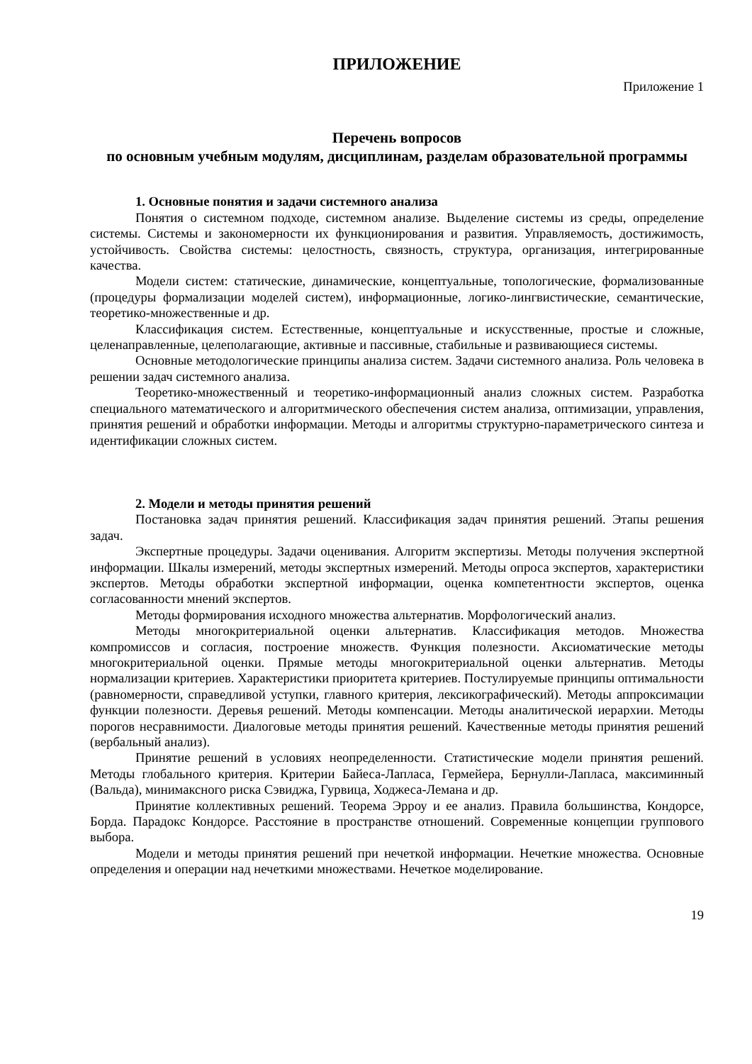ПРИЛОЖЕНИЕ
Приложение 1
Перечень вопросов
по основным учебным модулям, дисциплинам, разделам образовательной программы
1. Основные понятия и задачи системного анализа
Понятия о системном подходе, системном анализе. Выделение системы из среды, определение системы. Системы и закономерности их функционирования и развития. Управляемость, достижимость, устойчивость. Свойства системы: целостность, связность, структура, организация, интегрированные качества.
Модели систем: статические, динамические, концептуальные, топологические, формализованные (процедуры формализации моделей систем), информационные, логико-лингвистические, семантические, теоретико-множественные и др.
Классификация систем. Естественные, концептуальные и искусственные, простые и сложные, целенаправленные, целеполагающие, активные и пассивные, стабильные и развивающиеся системы.
Основные методологические принципы анализа систем. Задачи системного анализа. Роль человека в решении задач системного анализа.
Теоретико-множественный и теоретико-информационный анализ сложных систем. Разработка специального математического и алгоритмического обеспечения систем анализа, оптимизации, управления, принятия решений и обработки информации. Методы и алгоритмы структурно-параметрического синтеза и идентификации сложных систем.
2. Модели и методы принятия решений
Постановка задач принятия решений. Классификация задач принятия решений. Этапы решения задач.
Экспертные процедуры. Задачи оценивания. Алгоритм экспертизы. Методы получения экспертной информации. Шкалы измерений, методы экспертных измерений. Методы опроса экспертов, характеристики экспертов. Методы обработки экспертной информации, оценка компетентности экспертов, оценка согласованности мнений экспертов.
Методы формирования исходного множества альтернатив. Морфологический анализ.
Методы многокритериальной оценки альтернатив. Классификация методов. Множества компромиссов и согласия, построение множеств. Функция полезности. Аксиоматические методы многокритериальной оценки. Прямые методы многокритериальной оценки альтернатив. Методы нормализации критериев. Характеристики приоритета критериев. Постулируемые принципы оптимальности (равномерности, справедливой уступки, главного критерия, лексикографический). Методы аппроксимации функции полезности. Деревья решений. Методы компенсации. Методы аналитической иерархии. Методы порогов несравнимости. Диалоговые методы принятия решений. Качественные методы принятия решений (вербальный анализ).
Принятие решений в условиях неопределенности. Статистические модели принятия решений. Методы глобального критерия. Критерии Байеса-Лапласа, Гермейера, Бернулли-Лапласа, максиминный (Вальда), минимаксного риска Сэвиджа, Гурвица, Ходжеса-Лемана и др.
Принятие коллективных решений. Теорема Эрроу и ее анализ. Правила большинства, Кондорсе, Борда. Парадокс Кондорсе. Расстояние в пространстве отношений. Современные концепции группового выбора.
Модели и методы принятия решений при нечеткой информации. Нечеткие множества. Основные определения и операции над нечеткими множествами. Нечеткое моделирование.
19